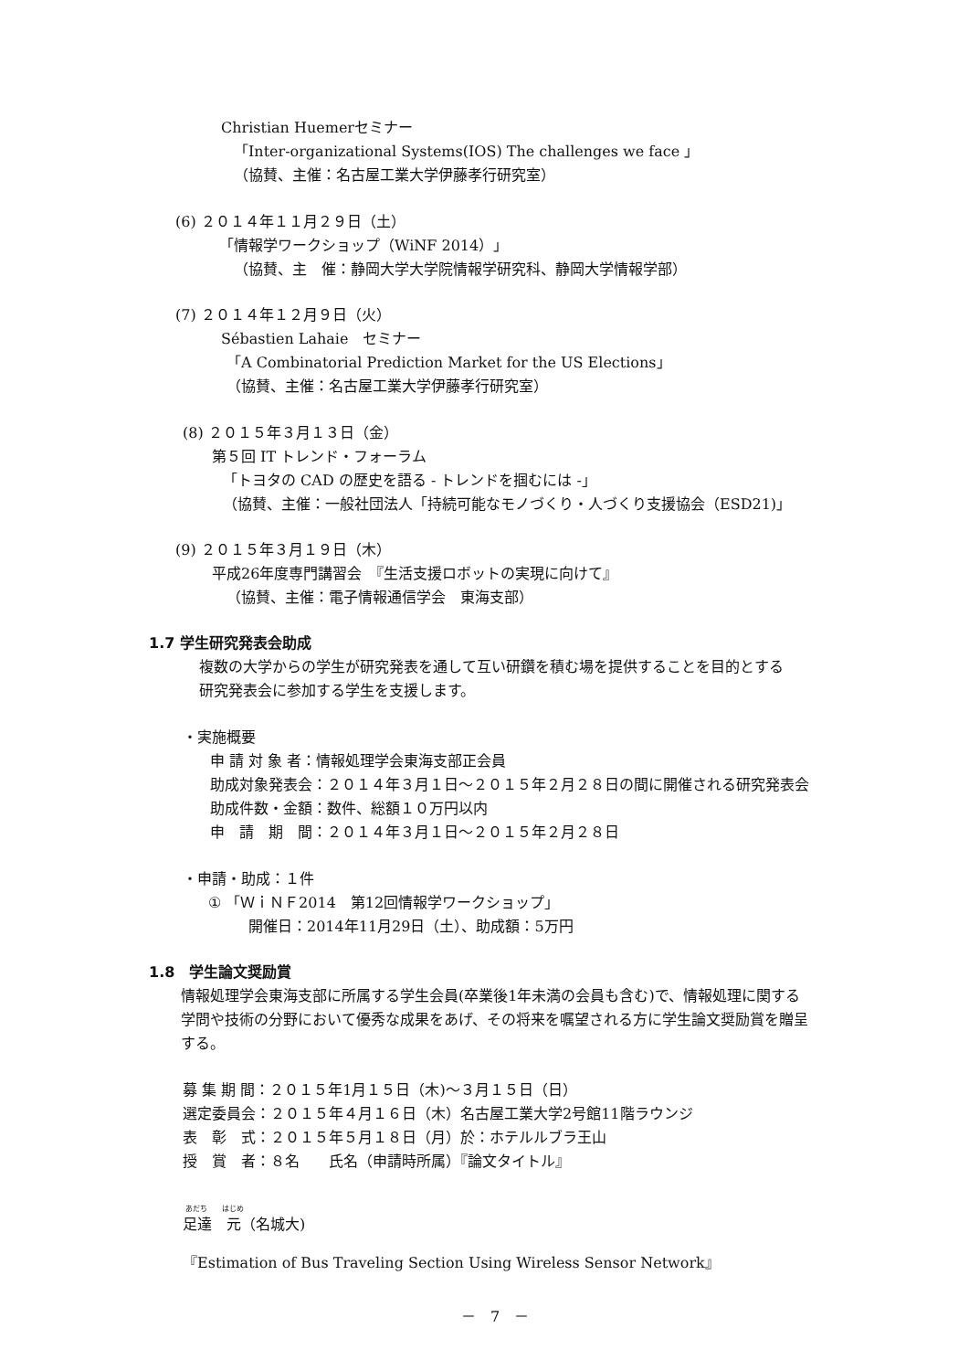Christian Huemerセミナー
「Inter-organizational Systems(IOS) The challenges we face 」
（協賛、主催：名古屋工業大学伊藤孝行研究室）
(6) ２０１４年１１月２９日（土）
「情報学ワークショップ（WiNF 2014）」
（協賛、主　催：静岡大学大学院情報学研究科、静岡大学情報学部）
(7) ２０１４年１２月９日（火）
Sébastien Lahaie　セミナー
「A Combinatorial Prediction Market for the US Elections」
（協賛、主催：名古屋工業大学伊藤孝行研究室）
(8) ２０１５年３月１３日（金）
第５回 IT トレンド・フォーラム
「トヨタの CAD の歴史を語る - トレンドを掴むには -」
（協賛、主催：一般社団法人「持続可能なモノづくり・人づくり支援協会（ESD21)」
(9) ２０１５年３月１９日（木）
平成26年度専門講習会　『生活支援ロボットの実現に向けて』
（協賛、主催：電子情報通信学会　東海支部）
1.7 学生研究発表会助成
複数の大学からの学生が研究発表を通して互い研鑽を積む場を提供することを目的とする
研究発表会に参加する学生を支援します。
・実施概要
申 請 対 象 者：情報処理学会東海支部正会員
助成対象発表会：２０１４年３月１日～２０１５年２月２８日の間に開催される研究発表会
助成件数・金額：数件、総額１０万円以内
申　請　期　間：２０１４年３月１日～２０１５年２月２８日
・申請・助成：１件
① 「ＷｉＮＦ2014　第12回情報学ワークショップ」
開催日：2014年11月29日（土）、助成額：5万円
1.8　学生論文奨励賞
情報処理学会東海支部に所属する学生会員(卒業後1年未満の会員も含む)で、情報処理に関する
学問や技術の分野において優秀な成果をあげ、その将来を嘱望される方に学生論文奨励賞を贈呈
する。
募 集 期 間：２０１５年1月１５日（木)～３月１５日（日）
選定委員会：２０１５年４月１６日（木）名古屋工業大学2号館11階ラウンジ
表　彰　式：２０１５年５月１８日（月）於：ホテルルブラ王山
授　賞　者：８名　　氏名（申請時所属）『論文タイトル』
あだち　　はじめ
足達　元（名城大)
『Estimation of Bus Traveling Section Using Wireless Sensor Network』
－　7　－